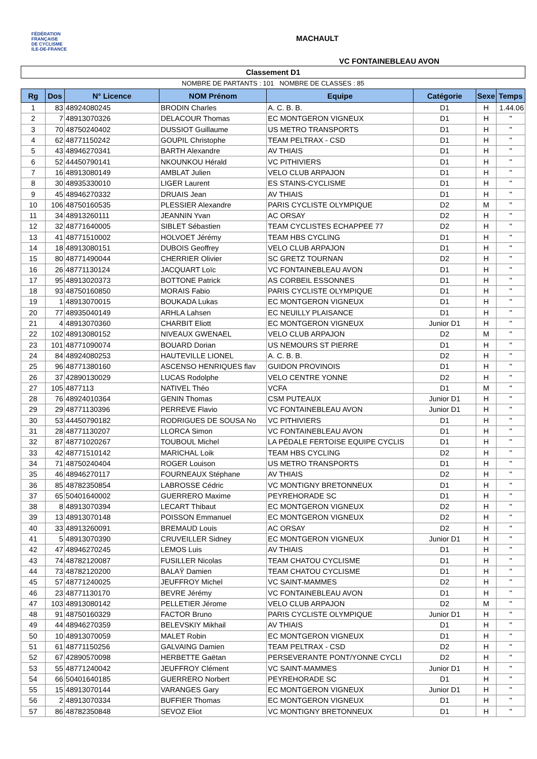FÉDÉRATION
FRANÇAISE
DE CYCLISME
ILE-DE-FRANCE
MACHAULT
VC FONTAINEBLEAU AVON
Classement D1
NOMBRE DE PARTANTS : 101 NOMBRE DE CLASSES : 85
| Rg | Dos | N° Licence | NOM Prénom | Equipe | Catégorie | Sexe | Temps |
| --- | --- | --- | --- | --- | --- | --- | --- |
| 1 | 83 | 48924080245 | BRODIN Charles | A. C. B. B. | D1 | H | 1.44.06 |
| 2 | 7 | 48913070326 | DELACOUR Thomas | EC MONTGERON VIGNEUX | D1 | H | " |
| 3 | 70 | 48750240402 | DUSSIOT Guillaume | US METRO TRANSPORTS | D1 | H | " |
| 4 | 62 | 48771150242 | GOUPIL Christophe | TEAM PELTRAX - CSD | D1 | H | " |
| 5 | 43 | 48946270341 | BARTH Alexandre | AV THIAIS | D1 | H | " |
| 6 | 52 | 44450790141 | NKOUNKOU Hérald | VC PITHIVIERS | D1 | H | " |
| 7 | 16 | 48913080149 | AMBLAT Julien | VELO CLUB ARPAJON | D1 | H | " |
| 8 | 30 | 48935330010 | LIGER Laurent | ES STAINS-CYCLISME | D1 | H | " |
| 9 | 45 | 48946270332 | DRUAIS Jean | AV THIAIS | D1 | H | " |
| 10 | 106 | 48750160535 | PLESSIER Alexandre | PARIS CYCLISTE OLYMPIQUE | D2 | M | " |
| 11 | 34 | 48913260111 | JEANNIN Yvan | AC ORSAY | D2 | H | " |
| 12 | 32 | 48771640005 | SIBLET Sébastien | TEAM CYCLISTES ECHAPPEE 77 | D2 | H | " |
| 13 | 41 | 48771510002 | HOLVOET Jérémy | TEAM HBS CYCLING | D1 | H | " |
| 14 | 18 | 48913080151 | DUBOIS Geoffrey | VELO CLUB ARPAJON | D1 | H | " |
| 15 | 80 | 48771490044 | CHERRIER Olivier | SC GRETZ TOURNAN | D2 | H | " |
| 16 | 26 | 48771130124 | JACQUART Loïc | VC FONTAINEBLEAU AVON | D1 | H | " |
| 17 | 95 | 48913020373 | BOTTONE Patrick | AS CORBEIL ESSONNES | D1 | H | " |
| 18 | 93 | 48750160850 | MORAIS Fabio | PARIS CYCLISTE OLYMPIQUE | D1 | H | " |
| 19 | 1 | 48913070015 | BOUKADA Lukas | EC MONTGERON VIGNEUX | D1 | H | " |
| 20 | 77 | 48935040149 | ARHLA Lahsen | EC NEUILLY PLAISANCE | D1 | H | " |
| 21 | 4 | 48913070360 | CHARBIT Eliott | EC MONTGERON VIGNEUX | Junior D1 | H | " |
| 22 | 102 | 48913080152 | NIVEAUX GWENAEL | VELO CLUB ARPAJON | D2 | M | " |
| 23 | 101 | 48771090074 | BOUARD Dorian | US NEMOURS ST PIERRE | D1 | H | " |
| 24 | 84 | 48924080253 | HAUTEVILLE LIONEL | A. C. B. B. | D2 | H | " |
| 25 | 96 | 48771380160 | ASCENSO HENRIQUES flav | GUIDON PROVINOIS | D1 | H | " |
| 26 | 37 | 42890130029 | LUCAS Rodolphe | VELO CENTRE YONNE | D2 | H | " |
| 27 | 105 | 4877113 | NATIVEL Théo | VCFA | D1 | M | " |
| 28 | 76 | 48924010364 | GENIN Thomas | CSM PUTEAUX | Junior D1 | H | " |
| 29 | 29 | 48771130396 | PERREVE Flavio | VC FONTAINEBLEAU AVON | Junior D1 | H | " |
| 30 | 53 | 44450790182 | RODRIGUES DE SOUSA No | VC PITHIVIERS | D1 | H | " |
| 31 | 28 | 48771130207 | LLORCA Simon | VC FONTAINEBLEAU AVON | D1 | H | " |
| 32 | 87 | 48771020267 | TOUBOUL Michel | LA PÉDALE FERTOISE EQUIPE CYCLIS | D1 | H | " |
| 33 | 42 | 48771510142 | MARICHAL Loik | TEAM HBS CYCLING | D2 | H | " |
| 34 | 71 | 48750240404 | ROGER Louison | US METRO TRANSPORTS | D1 | H | " |
| 35 | 46 | 48946270117 | FOURNEAUX Stéphane | AV THIAIS | D2 | H | " |
| 36 | 85 | 48782350854 | LABROSSE Cédric | VC MONTIGNY BRETONNEUX | D1 | H | " |
| 37 | 65 | 50401640002 | GUERRERO Maxime | PEYREHORADE SC | D1 | H | " |
| 38 | 8 | 48913070394 | LECART Thibaut | EC MONTGERON VIGNEUX | D2 | H | " |
| 39 | 13 | 48913070148 | POISSON Emmanuel | EC MONTGERON VIGNEUX | D2 | H | " |
| 40 | 33 | 48913260091 | BREMAUD Louis | AC ORSAY | D2 | H | " |
| 41 | 5 | 48913070390 | CRUVEILLER Sidney | EC MONTGERON VIGNEUX | Junior D1 | H | " |
| 42 | 47 | 48946270245 | LEMOS Luis | AV THIAIS | D1 | H | " |
| 43 | 74 | 48782120087 | FUSILLER Nicolas | TEAM CHATOU CYCLISME | D1 | H | " |
| 44 | 73 | 48782120200 | BALAŸ Damien | TEAM CHATOU CYCLISME | D1 | H | " |
| 45 | 57 | 48771240025 | JEUFFROY Michel | VC SAINT-MAMMES | D2 | H | " |
| 46 | 23 | 48771130170 | BEVRE Jérémy | VC FONTAINEBLEAU AVON | D1 | H | " |
| 47 | 103 | 48913080142 | PELLETIER Jérome | VELO CLUB ARPAJON | D2 | M | " |
| 48 | 91 | 48750160329 | FACTOR Bruno | PARIS CYCLISTE OLYMPIQUE | Junior D1 | H | " |
| 49 | 44 | 48946270359 | BELEVSKIY Mikhail | AV THIAIS | D1 | H | " |
| 50 | 10 | 48913070059 | MALET Robin | EC MONTGERON VIGNEUX | D1 | H | " |
| 51 | 61 | 48771150256 | GALVAING Damien | TEAM PELTRAX - CSD | D2 | H | " |
| 52 | 67 | 42890570098 | HERBETTE Gaëtan | PERSEVERANTE PONT/YONNE CYCLI | D2 | H | " |
| 53 | 55 | 48771240042 | JEUFFROY Clément | VC SAINT-MAMMES | Junior D1 | H | " |
| 54 | 66 | 50401640185 | GUERRERO Norbert | PEYREHORADE SC | D1 | H | " |
| 55 | 15 | 48913070144 | VARANGES Gary | EC MONTGERON VIGNEUX | Junior D1 | H | " |
| 56 | 2 | 48913070334 | BUFFIER Thomas | EC MONTGERON VIGNEUX | D1 | H | " |
| 57 | 86 | 48782350848 | SEVOZ Eliot | VC MONTIGNY BRETONNEUX | D1 | H | " |